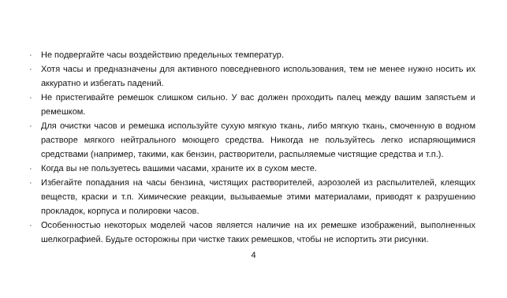· Не подвергайте часы воздействию предельных температур.
· Хотя часы и предназначены для активного повседневного использования, тем не менее нужно носить их аккуратно и избегать падений.
· Не пристегивайте ремешок слишком сильно. У вас должен проходить палец между вашим запястьем и ремешком.
· Для очистки часов и ремешка используйте сухую мягкую ткань, либо мягкую ткань, смоченную в водном растворе мягкого нейтрального моющего средства. Никогда не пользуйтесь легко испаряющимися средствами (например, такими, как бензин, растворители, распыляемые чистящие средства и т.п.).
· Когда вы не пользуетесь вашими часами, храните их в сухом месте.
· Избегайте попадания на часы бензина, чистящих растворителей, аэрозолей из распылителей, клеящих веществ, краски и т.п. Химические реакции, вызываемые этими материалами, приводят к разрушению прокладок, корпуса и полировки часов.
· Особенностью некоторых моделей часов является наличие на их ремешке изображений, выполненных шелкографией. Будьте осторожны при чистке таких ремешков, чтобы не испортить эти рисунки.
4